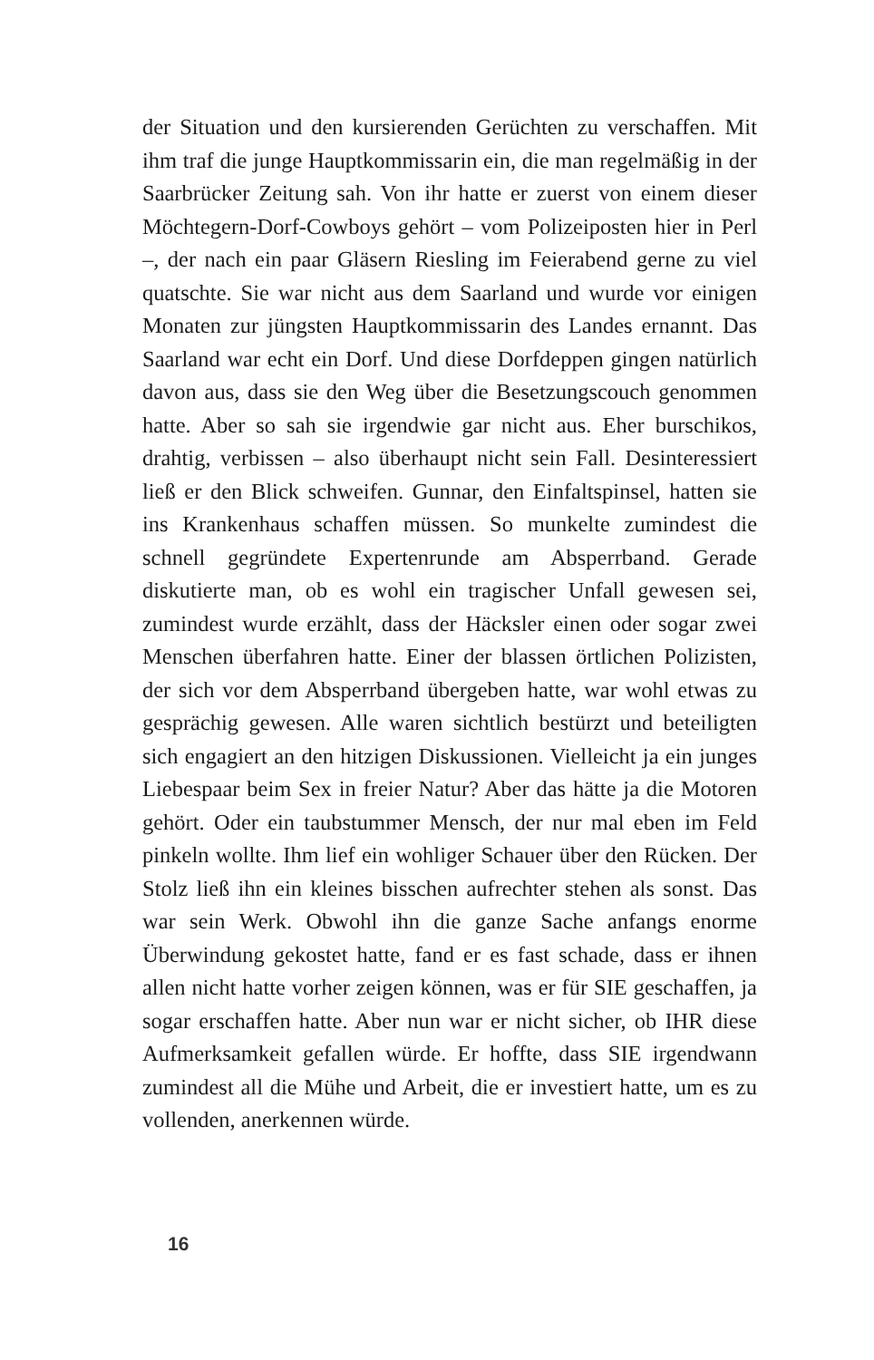der Situation und den kursierenden Gerüchten zu verschaffen. Mit ihm traf die junge Hauptkommissarin ein, die man regelmäßig in der Saarbrücker Zeitung sah. Von ihr hatte er zuerst von einem dieser Möchtegern-Dorf-Cowboys gehört – vom Polizeiposten hier in Perl –, der nach ein paar Gläsern Riesling im Feierabend gerne zu viel quatschte. Sie war nicht aus dem Saarland und wurde vor einigen Monaten zur jüngsten Hauptkommissarin des Landes ernannt. Das Saarland war echt ein Dorf. Und diese Dorfdeppen gingen natürlich davon aus, dass sie den Weg über die Besetzungscouch genommen hatte. Aber so sah sie irgendwie gar nicht aus. Eher burschikos, drahtig, verbissen – also überhaupt nicht sein Fall. Desinteressiert ließ er den Blick schweifen. Gunnar, den Einfaltspinsel, hatten sie ins Krankenhaus schaffen müssen. So munkelte zumindest die schnell gegründete Expertenrunde am Absperrband. Gerade diskutierte man, ob es wohl ein tragischer Unfall gewesen sei, zumindest wurde erzählt, dass der Häcksler einen oder sogar zwei Menschen überfahren hatte. Einer der blassen örtlichen Polizisten, der sich vor dem Absperrband übergeben hatte, war wohl etwas zu gesprächig gewesen. Alle waren sichtlich bestürzt und beteiligten sich engagiert an den hitzigen Diskussionen. Vielleicht ja ein junges Liebespaar beim Sex in freier Natur? Aber das hätte ja die Motoren gehört. Oder ein taubstummer Mensch, der nur mal eben im Feld pinkeln wollte. Ihm lief ein wohliger Schauer über den Rücken. Der Stolz ließ ihn ein kleines bisschen aufrechter stehen als sonst. Das war sein Werk. Obwohl ihn die ganze Sache anfangs enorme Überwindung gekostet hatte, fand er es fast schade, dass er ihnen allen nicht hatte vorher zeigen können, was er für SIE geschaffen, ja sogar erschaffen hatte. Aber nun war er nicht sicher, ob IHR diese Aufmerksamkeit gefallen würde. Er hoffte, dass SIE irgendwann zumindest all die Mühe und Arbeit, die er investiert hatte, um es zu vollenden, anerkennen würde.
16